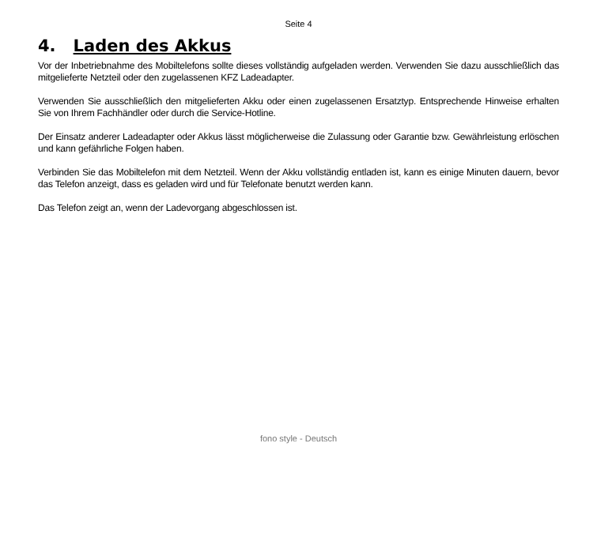Seite 4
4. Laden des Akkus
Vor der Inbetriebnahme des Mobiltelefons sollte dieses vollständig aufgeladen werden. Verwenden Sie dazu ausschließlich das mitgelieferte Netzteil oder den zugelassenen KFZ Ladeadapter.
Verwenden Sie ausschließlich den mitgelieferten Akku oder einen zugelassenen Ersatztyp. Entsprechende Hinweise erhalten Sie von Ihrem Fachhändler oder durch die Service-Hotline.
Der Einsatz anderer Ladeadapter oder Akkus lässt möglicherweise die Zulassung oder Garantie bzw. Gewährleistung erlöschen und kann gefährliche Folgen haben.
Verbinden Sie das Mobiltelefon mit dem Netzteil. Wenn der Akku vollständig entladen ist, kann es einige Minuten dauern, bevor das Telefon anzeigt, dass es geladen wird und für Telefonate benutzt werden kann.
Das Telefon zeigt an, wenn der Ladevorgang abgeschlossen ist.
fono style - Deutsch